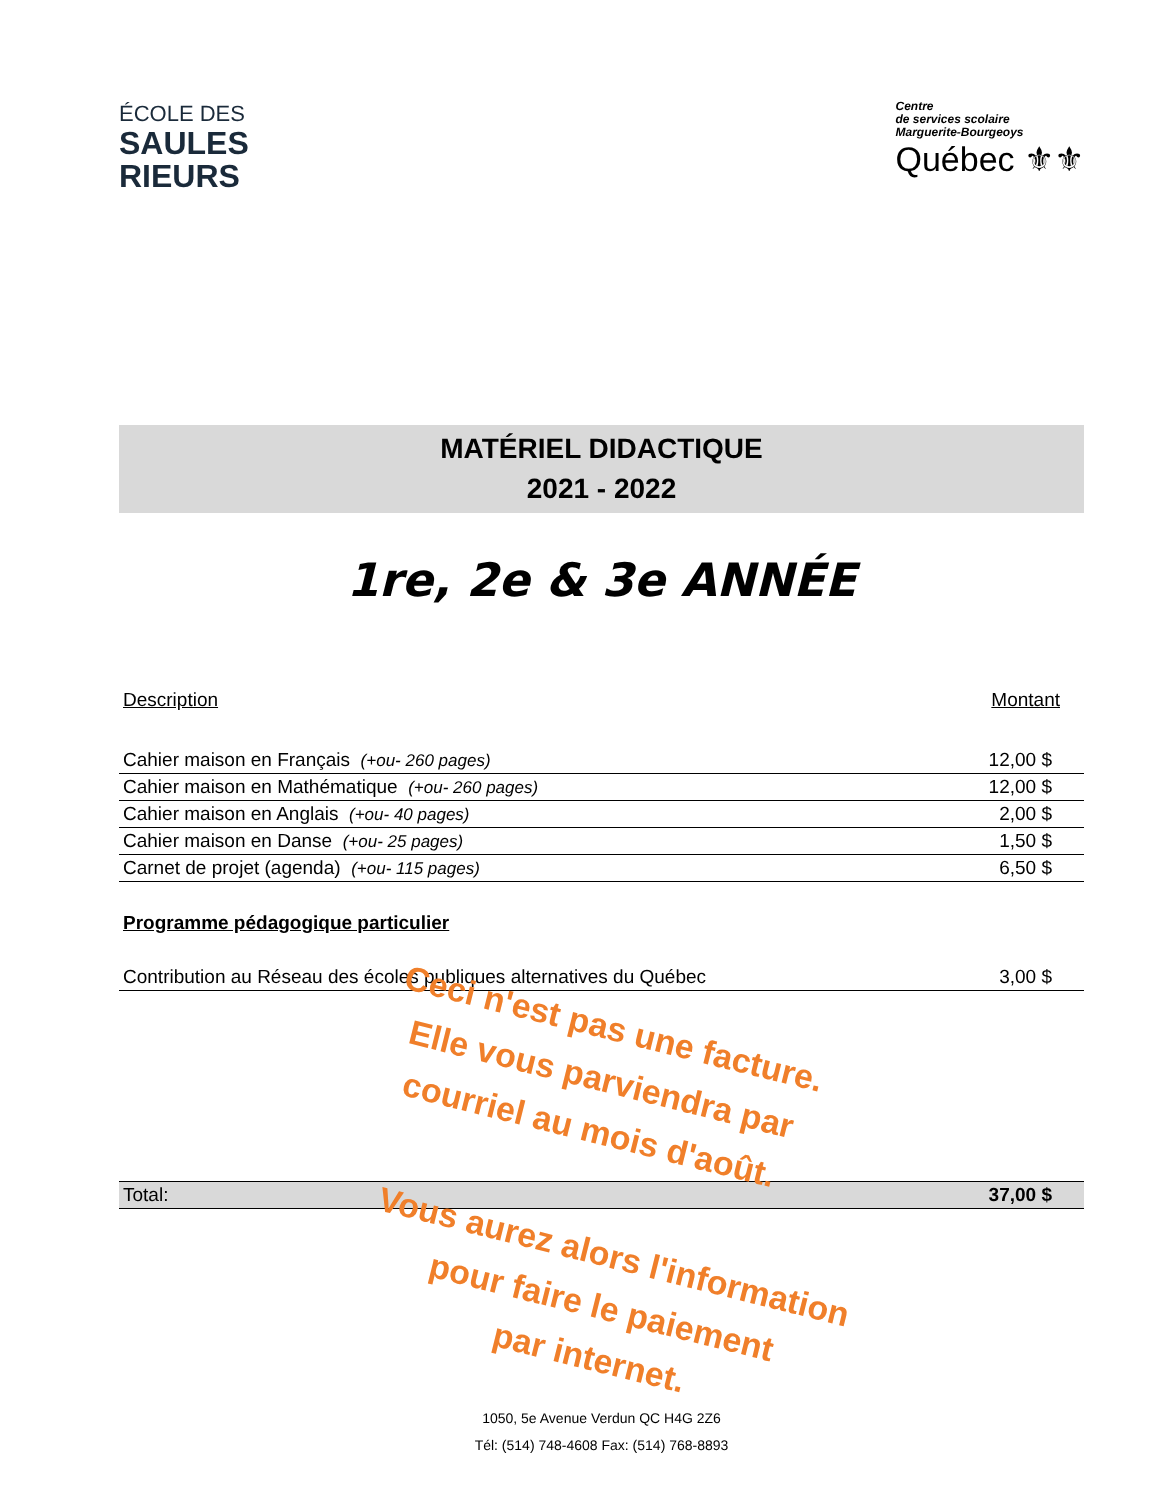ÉCOLE DES
SAULES
RIEURS
Centre
de services scolaire
Marguerite-Bourgeoys
Québec ⚜⚜
MATÉRIEL DIDACTIQUE
2021 - 2022
1re, 2e & 3e ANNÉE
| Description | Montant |
| --- | --- |
| Cahier maison en Français (+ou- 260 pages) | 12,00 $ |
| Cahier maison en Mathématique (+ou- 260 pages) | 12,00 $ |
| Cahier maison en Anglais (+ou- 40 pages) | 2,00 $ |
| Cahier maison en Danse (+ou- 25 pages) | 1,50 $ |
| Carnet de projet (agenda) (+ou- 115 pages) | 6,50 $ |
Programme pédagogique particulier
| Contribution au Réseau des écoles publiques alternatives du Québec | 3,00 $ |
Ceci n'est pas une facture.
Elle vous parviendra par
courriel au mois d'août.
| Total: | 37,00 $ |
Vous aurez alors l'information
pour faire le paiement
par internet.
1050, 5e Avenue Verdun QC H4G 2Z6
Tél: (514) 748-4608 Fax: (514) 768-8893